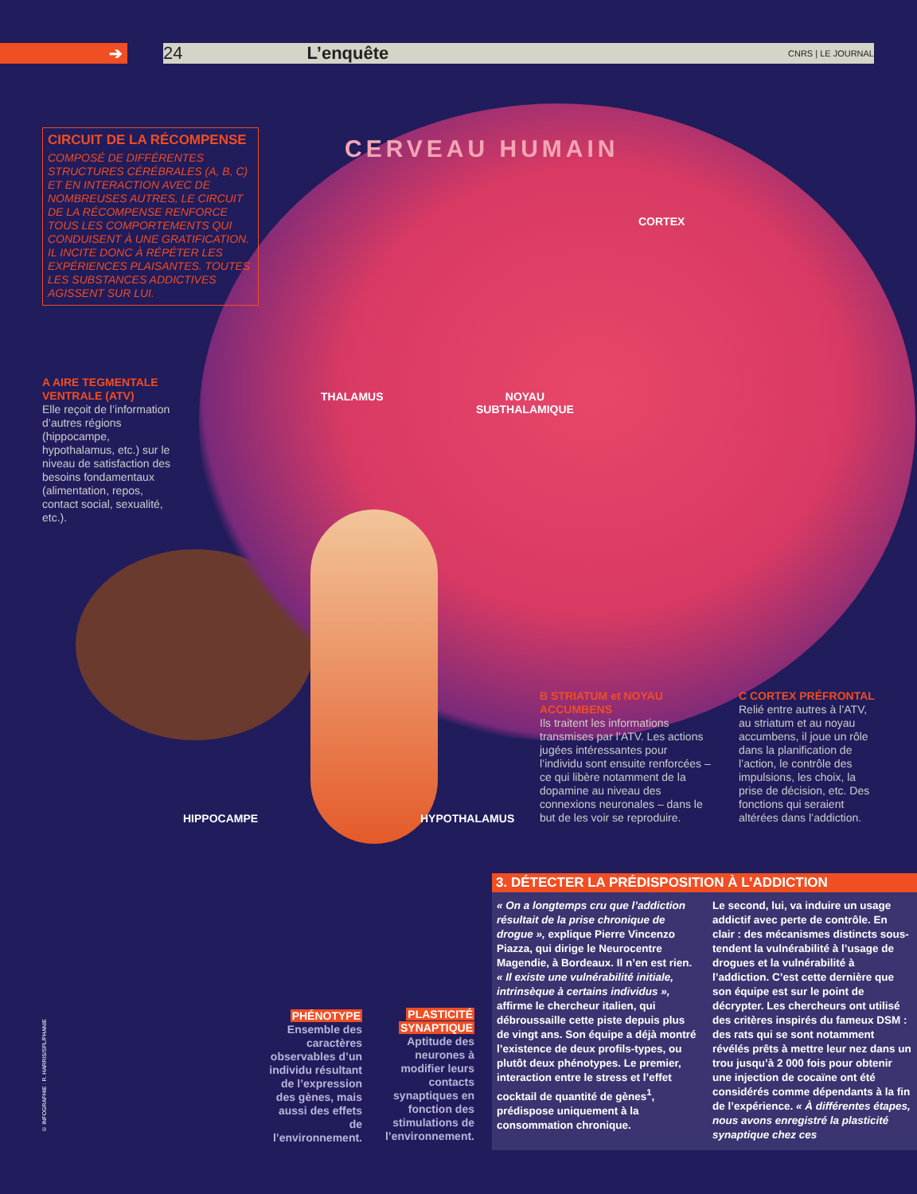➔ 24 L’enquête CNRS | LE JOURNAL
CIRCUIT DE LA RÉCOMPENSE
COMPOSÉ DE DIFFÉRENTES STRUCTURES CÉRÉBRALES (A, B, C) ET EN INTERACTION AVEC DE NOMBREUSES AUTRES, LE CIRCUIT DE LA RÉCOMPENSE RENFORCE TOUS LES COMPORTEMENTS QUI CONDUISENT À UNE GRATIFICATION. IL INCITE DONC À RÉPÉTER LES EXPÉRIENCES PLAISANTES. TOUTES LES SUBSTANCES ADDICTIVES AGISSENT SUR LUI.
CERVEAU HUMAIN
CORTEX
A AIRE TEGMENTALE VENTRALE (ATV)
Elle reçoit de l’information d’autres régions (hippocampe, hypothalamus, etc.) sur le niveau de satisfaction des besoins fondamentaux (alimentation, repos, contact social, sexualité, etc.).
THALAMUS
NOYAU
SUBTHALAMIQUE
B STRIATUM et NOYAU ACCUMBENS
Ils traitent les informations transmises par l’ATV. Les actions jugées intéressantes pour l’individu sont ensuite renforcées – ce qui libère notamment de la dopamine au niveau des connexions neuronales – dans le but de les voir se reproduire.
C CORTEX PRÉFRONTAL
Relié entre autres à l’ATV, au striatum et au noyau accumbens, il joue un rôle dans la planification de l’action, le contrôle des impulsions, les choix, la prise de décision, etc. Des fonctions qui seraient altérées dans l’addiction.
HIPPOCAMPE HYPOTHALAMUS
© INFOGRAPHIE : R. HARRIS/SPL/PHANIE
PHÉNOTYPE
Ensemble des caractères observables d’un individu résultant de l’expression des gènes, mais aussi des effets de l’environnement.
PLASTICITÉ
SYNAPTIQUE
Aptitude des neurones à modifier leurs contacts synaptiques en fonction des stimulations de l’environnement.
3. DÉTECTER LA PRÉDISPOSITION À L’ADDICTION
« On a longtemps cru que l’addiction résultait de la prise chronique de drogue », explique Pierre Vincenzo Piazza, qui dirige le Neurocentre Magendie, à Bordeaux. Il n’en est rien. « Il existe une vulnérabilité initiale, intrinsèque à certains individus », affirme le chercheur italien, qui débroussaille cette piste depuis plus de vingt ans. Son équipe a déjà montré l’existence de deux profils-types, ou plutôt deux phénotypes. Le premier, interaction entre le stress et l’effet cocktail de quantité de gènes<sup>1</sup>, prédispose uniquement à la consommation chronique.
Le second, lui, va induire un usage addictif avec perte de contrôle. En clair : des mécanismes distincts sous-tendent la vulnérabilité à l’usage de drogues et la vulnérabilité à l’addiction. C’est cette dernière que son équipe est sur le point de décrypter. Les chercheurs ont utilisé des critères inspirés du fameux DSM : des rats qui se sont notamment révélés prêts à mettre leur nez dans un trou jusqu’à 2 000 fois pour obtenir une injection de cocaïne ont été considérés comme dépendants à la fin de l’expérience. « À différentes étapes, nous avons enregistré la plasticité synaptique chez ces